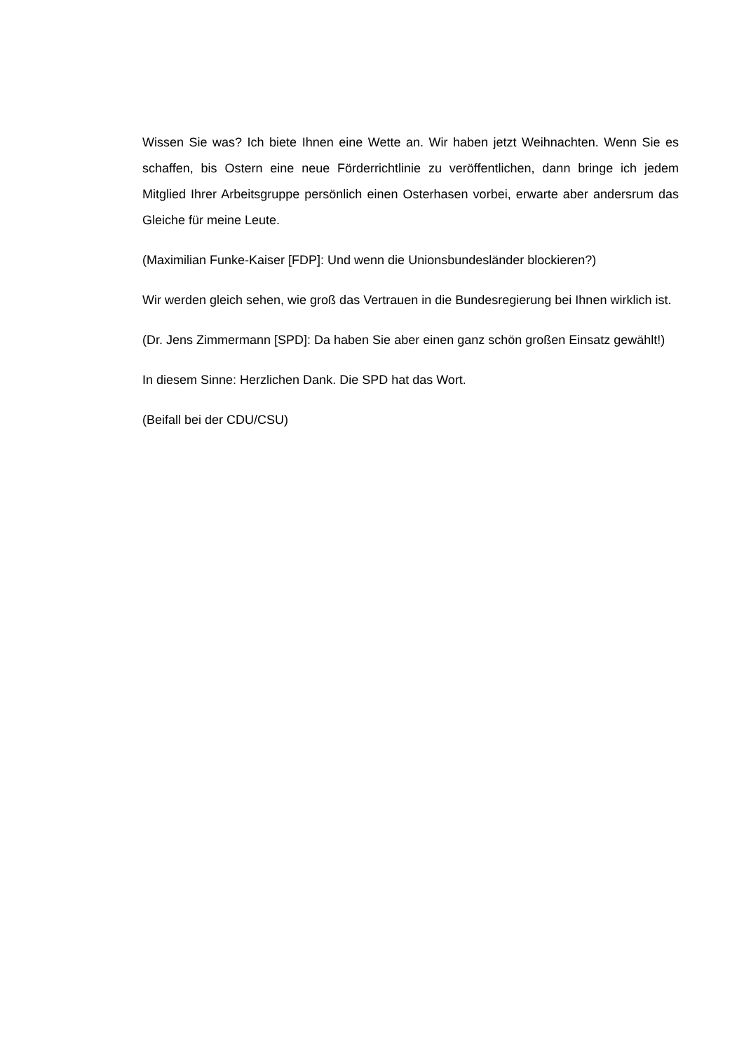Wissen Sie was? Ich biete Ihnen eine Wette an. Wir haben jetzt Weihnachten. Wenn Sie es schaffen, bis Ostern eine neue Förderrichtlinie zu veröffentlichen, dann bringe ich jedem Mitglied Ihrer Arbeitsgruppe persönlich einen Osterhasen vorbei, erwarte aber andersrum das Gleiche für meine Leute.
(Maximilian Funke-Kaiser [FDP]: Und wenn die Unionsbundesländer blockieren?)
Wir werden gleich sehen, wie groß das Vertrauen in die Bundesregierung bei Ihnen wirklich ist.
(Dr. Jens Zimmermann [SPD]: Da haben Sie aber einen ganz schön großen Einsatz gewählt!)
In diesem Sinne: Herzlichen Dank. Die SPD hat das Wort.
(Beifall bei der CDU/CSU)